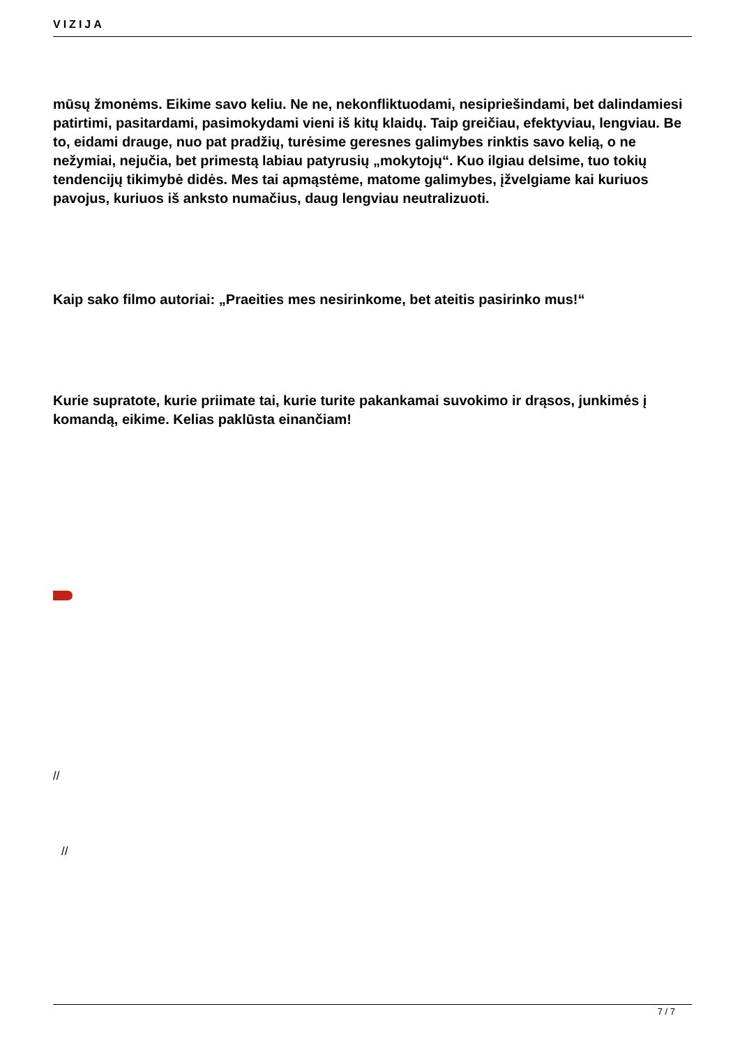VIZIJA
mūsų žmonėms. Eikime savo keliu. Ne ne, nekonfliktuodami, nesipriešindami, bet dalindamiesi patirtimi, pasitardami, pasimokydami vieni iš kitų klaidų. Taip greičiau, efektyviau, lengviau. Be to, eidami drauge, nuo pat pradžių, turėsime geresnes galimybes rinktis savo kelią, o ne nežymiai, nejučia, bet primestą labiau patyrusių „mokytojų“. Kuo ilgiau delsime, tuo tokių tendencijų tikimybė didės. Mes tai apmąstėme, matome galimybes, įžvelgiame kai kuriuos pavojus, kuriuos iš anksto numačius, daug lengviau neutralizuoti.
Kaip sako filmo autoriai: „Praeities mes nesirinkome, bet ateitis pasirinko mus!“
Kurie supratote, kurie priimate tai, kurie turite pakankamai suvokimo ir drąsos, junkimės į komandą, eikime. Kelias paklūsta einančiam!
//
//
7 / 7